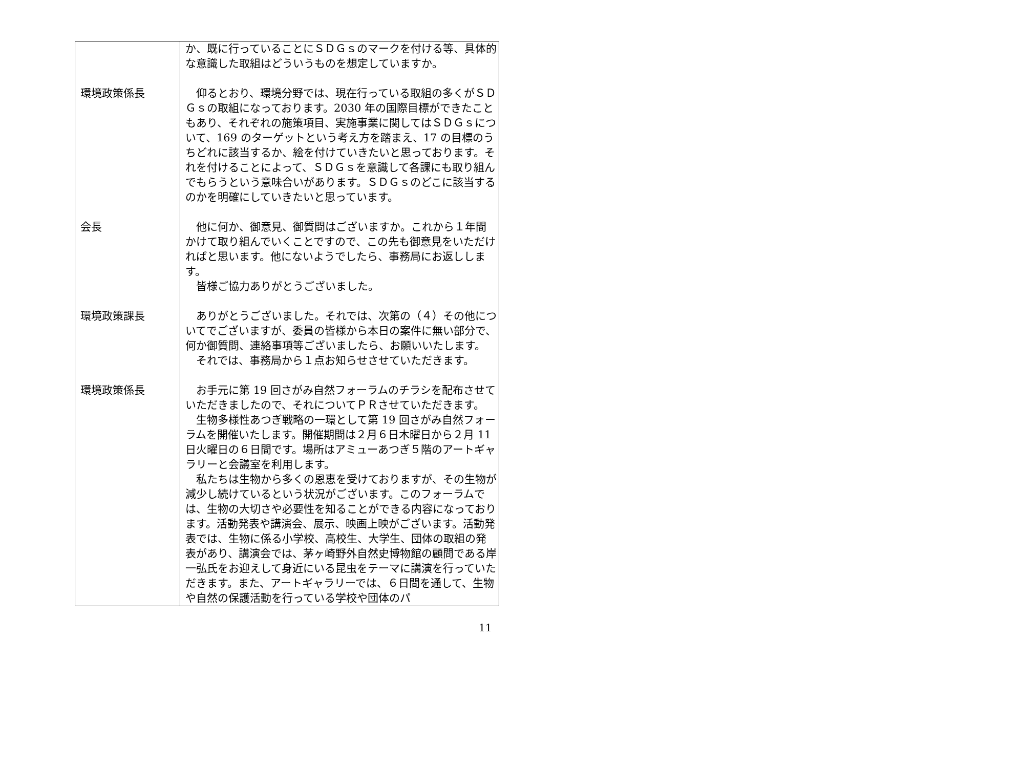| | か、既に行っていることにＳＤＧｓのマークを付ける等、具体的な意識した取組はどういうものを想定していますか。 |
| 環境政策係長 | 仰るとおり、環境分野では、現在行っている取組の多くがＳＤＧｓの取組になっております。2030 年の国際目標ができたこともあり、それぞれの施策項目、実施事業に関してはＳＤＧｓについて、169 のターゲットという考え方を踏まえ、17 の目標のうちどれに該当するか、絵を付けていきたいと思っております。それを付けることによって、ＳＤＧｓを意識して各課にも取り組んでもらうという意味合いがあります。ＳＤＧｓのどこに該当するのかを明確にしていきたいと思っています。 |
| 会長 | 他に何か、御意見、御質問はございますか。これから１年間かけて取り組んでいくことですので、この先も御意見をいただければと思います。他にないようでしたら、事務局にお返しします。 皆様ご協力ありがとうございました。 |
| 環境政策課長 | ありがとうございました。それでは、次第の（４）その他についてでございますが、委員の皆様から本日の案件に無い部分で、何か御質問、連絡事項等ございましたら、お願いいたします。 それでは、事務局から１点お知らせさせていただきます。 |
| 環境政策係長 | お手元に第 19 回さがみ自然フォーラムのチラシを配布させていただきましたので、それについてＰＲさせていただきます。 生物多様性あつぎ戦略の一環として第 19 回さがみ自然フォーラムを開催いたします。開催期間は２月６日木曜日から２月 11 日火曜日の６日間です。場所はアミューあつぎ５階のアートギャラリーと会議室を利用します。 私たちは生物から多くの恩恵を受けておりますが、その生物が減少し続けているという状況がございます。このフォーラムでは、生物の大切さや必要性を知ることができる内容になっております。活動発表や講演会、展示、映画上映がございます。活動発表では、生物に係る小学校、高校生、大学生、団体の取組の発表があり、講演会では、茅ヶ崎野外自然史博物館の顧問である岸 一弘氏をお迎えして身近にいる昆虫をテーマに講演を行っていただきます。また、アートギャラリーでは、６日間を通して、生物や自然の保護活動を行っている学校や団体のパ |
11